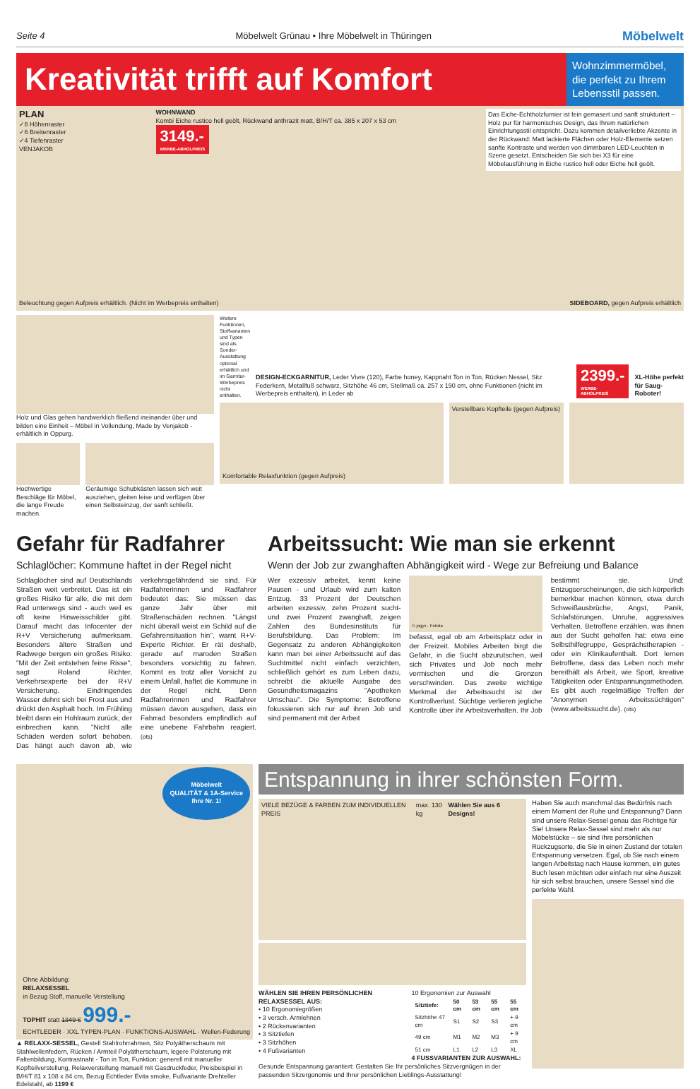Seite 4 Möbelwelt Grünau • Ihre Möbelwelt in Thüringen Möbelwelt
Kreativität trifft auf Komfort
Wohnzimmermöbel, die perfekt zu Ihrem Lebensstil passen.
PLAN
✓8 Höhenraster
✓6 Breitenraster
✓4 Tiefenraster
VENJAKOB
WOHNWAND
Kombi Eiche rustico hell geölt, Rückwand anthrazit matt, B/H/T ca. 385 x 207 x 53 cm
3149.- WERBE-ABHOLPREIS
Das Eiche-Echtholzfurnier ist fein gemasert und sanft strukturiert – Holz pur für harmonisches Design, das Ihrem natürlichen Einrichtungsstil entspricht. Dazu kommen detailverliebte Akzente in der Rückwand: Matt lackierte Flächen oder Holz-Elemente setzen sanfte Kontraste und werden von dimmbaren LED-Leuchten in Szene gesetzt. Entscheiden Sie sich bei X3 für eine Möbelausführung in Eiche rustico hell oder Eiche hell geölt.
Beleuchtung gegen Aufpreis erhältlich. (Nicht im Werbepreis enthalten) SIDEBOARD, gegen Aufpreis erhältlich
Holz und Glas gehen handwerklich fließend ineinander über und bilden eine Einheit – Möbel in Vollendung, Made by Venjakob - erhältlich in Oppurg.
Hochwertige Beschläge für Möbel, die lange Freude machen.
Geräumige Schubkästen lassen sich weit ausziehen, gleiten leise und verfügen über einen Selbsteinzug, der sanft schließt.
Weitere Funktionen, Stoffvarianten und Typen sind als Sonder-Ausstattung optional erhältlich und im Garnitur-Werbepreis nicht enthalten. DESIGN-ECKGARNITUR, Leder Vivre (120), Farbe honey, Kappnaht Ton in Ton, Rücken Nessel, Sitz Federkern, Metallfuß schwarz, Sitzhöhe 46 cm, Stellmaß ca. 257 x 190 cm, ohne Funktionen (nicht im Werbepreis enthalten), in Leder ab 2399.- WERBE-ABHOLPREIS XL-Höhe perfekt für Saug-Roboter!
Komfortable Relaxfunktion (gegen Aufpreis)
Verstellbare Kopfteile (gegen Aufpreis)
Gefahr für Radfahrer
Schlaglöcher: Kommune haftet in der Regel nicht
Schlaglöcher sind auf Deutschlands Straßen weit verbreitet. Das ist ein großes Risiko für alle, die mit dem Rad unterwegs sind - auch weil es oft keine Hinweisschilder gibt. Darauf macht das Infocenter der R+V Versicherung aufmerksam. Besonders ältere Straßen und Radwege bergen ein großes Risiko: "Mit der Zeit entstehen feine Risse", sagt Roland Richter, Verkehrsexperte bei der R+V Versicherung. Eindringendes Wasser dehnt sich bei Frost aus und drückt den Asphalt hoch. Im Frühling bleibt dann ein Hohlraum zurück, der einbrechen kann. "Nicht alle Schäden werden sofort behoben. Das hängt auch davon ab, wie verkehrsgefährdend sie sind. Für Radfahrerinnen und Radfahrer bedeutet das: Sie müssen das ganze Jahr über mit Straßenschäden rechnen. "Längst nicht überall weist ein Schild auf die Gefahrensituation hin", warnt R+V-Experte Richter. Er rät deshalb, gerade auf maroden Straßen besonders vorsichtig zu fahren. Kommt es trotz aller Vorsicht zu einem Unfall, haftet die Kommune in der Regel nicht. Denn Radfahrerinnen und Radfahrer müssen davon ausgehen, dass ein Fahrrad besonders empfindlich auf eine unebene Fahrbahn reagiert. (ots)
Arbeitssucht: Wie man sie erkennt
Wenn der Job zur zwanghaften Abhängigkeit wird - Wege zur Befreiung und Balance
Wer exzessiv arbeitet, kennt keine Pausen - und Urlaub wird zum kalten Entzug. 33 Prozent der Deutschen arbeiten exzessiv, zehn Prozent sucht- und zwei Prozent zwanghaft, zeigen Zahlen des Bundesinstituts für Berufsbildung. Das Problem: Im Gegensatz zu anderen Abhängigkeiten kann man bei einer Arbeitssucht auf das Suchtmittel nicht einfach verzichten, schließlich gehört es zum Leben dazu, schreibt die aktuelle Ausgabe des Gesundheitsmagazins "Apotheken Umschau". Die Symptome: Betroffene fokussieren sich nur auf ihren Job und sind permanent mit der Arbeit
© jogyx - Fotolia
befasst, egal ob am Arbeitsplatz oder in der Freizeit. Mobiles Arbeiten birgt die Gefahr, in die Sucht abzurutschen, weil sich Privates und Job noch mehr vermischen und die Grenzen verschwinden. Das zweite wichtige Merkmal der Arbeitssucht ist der Kontrollverlust. Süchtige verlieren jegliche Kontrolle über ihr Arbeitsverhalten. Ihr Job bestimmt sie. Und: Entzugserscheinungen, die sich körperlich bemerkbar machen können, etwa durch Schweißausbrüche, Angst, Panik, Schlafstörungen, Unruhe, aggressives Verhalten. Betroffene erzählen, was ihnen aus der Sucht geholfen hat: etwa eine Selbsthilfegruppe, Gesprächstherapien - oder ein Klinikaufenthalt. Dort lernen Betroffene, dass das Leben noch mehr bereithält als Arbeit, wie Sport, kreative Tätigkeiten oder Entspannungsmethoden. Es gibt auch regelmäßige Treffen der "Anonymen Arbeitssüchtigen" (www.arbeitssucht.de). (ots)
Möbelwelt
QUALITÄT & 1A-Service
Ihre Nr. 1!
Ohne Abbildung:
RELAXSESSEL
in Bezug Stoff, manuelle Verstellung
TOPHIT statt 1349 € 999.-
ECHTLEDER · XXL TYPEN-PLAN · FUNKTIONS-AUSWAHL · Wellen-Federung
▲ RELAXX-SESSEL, Gestell Stahlrohrrahmen, Sitz Polyätherschaum mit Stahlwellenfedern, Rücken / Armteil Polyätherschaum, legere Polsterung mit Faltenbildung, Kontrastnaht - Ton in Ton, Funktion: generell mit manueller Kopfteilverstellung, Relaxverstellung manuell mit Gasdruckfeder, Preisbeispiel in B/H/T 81 x 108 x 84 cm, Bezug Echtleder Evita smoke, Fußvariante Drehteller Edelstahl, ab 1199 €
Entspannung in ihrer schönsten Form.
VIELE BEZÜGE & FARBEN ZUM INDIVIDUELLEN PREIS max. 130 kg Wählen Sie aus 6 Designs!
WÄHLEN SIE IHREN PERSÖNLICHEN RELAXSESSEL AUS:
• 10 Ergonomiegrößen
• 3 versch. Armlehnen
• 2 Rückenvarianten
• 3 Sitztiefen
• 3 Sitzhöhen
• 4 Fußvarianten
10 Ergonomien zur Auswahl
| Sitztiefe: | 50 cm | 53 cm | 55 cm | 55 cm |
| --- | --- | --- | --- | --- |
| Sitzhöhe 47 cm | S1 | S2 | S3 | + 9 cm |
| 49 cm | M1 | M2 | M3 | + 9 cm |
| 51 cm | L1 | L2 | L3 | XL |
4 FUSSVARIANTEN ZUR AUSWAHL:
Gesunde Entspannung garantiert: Gestalten Sie Ihr persönliches Sitzvergnügen in der passenden Sitzergonomie und Ihrer persönlichen Lieblings-Ausstattung!
Haben Sie auch manchmal das Bedürfnis nach einem Moment der Ruhe und Entspannung? Dann sind unsere Relax-Sessel genau das Richtige für Sie! Unsere Relax-Sessel sind mehr als nur Möbelstücke – sie sind Ihre persönlichen Rückzugsorte, die Sie in einen Zustand der totalen Entspannung versetzen. Egal, ob Sie nach einem langen Arbeitstag nach Hause kommen, ein gutes Buch lesen möchten oder einfach nur eine Auszeit für sich selbst brauchen, unsere Sessel sind die perfekte Wahl.